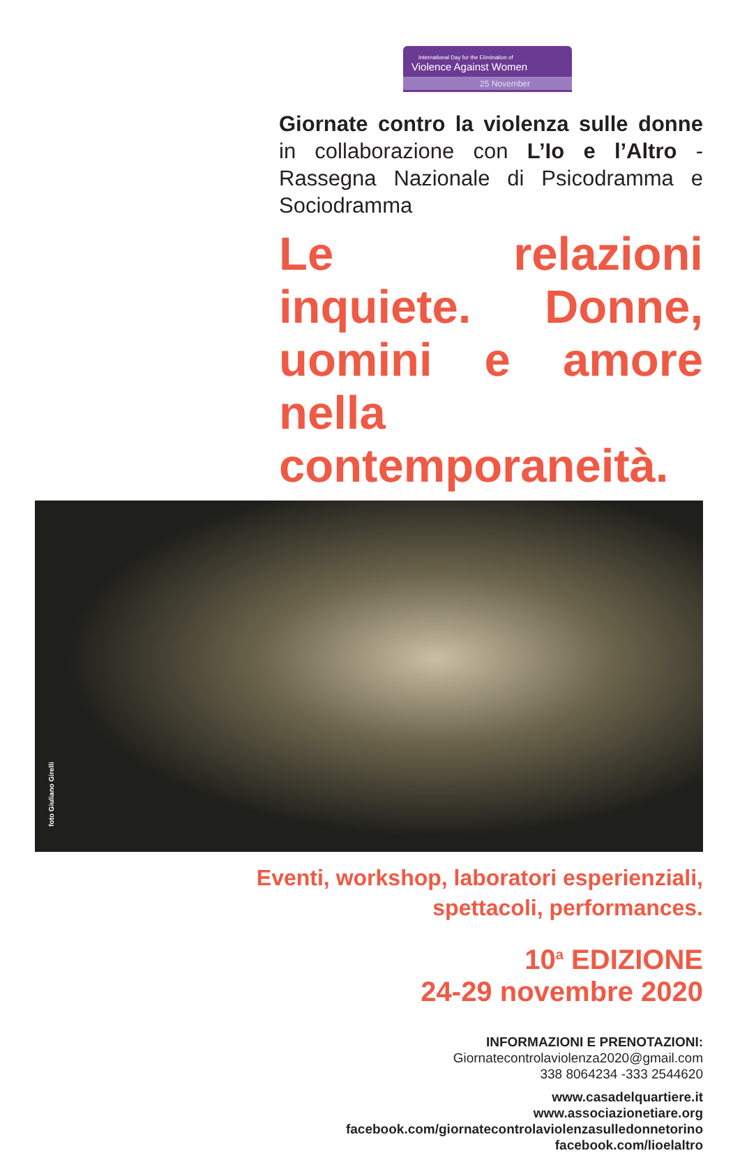International Day for the Elimination of
Violence Against Women
25 November
Giornate contro la violenza sulle donne in collaborazione con L’Io e l’Altro - Rassegna Nazionale di Psicodramma e Sociodramma
Le relazioni inquiete. Donne, uomini e amore nella contemporaneità.
foto Giuliano Girelli
Eventi, workshop, laboratori esperienziali,
spettacoli, performances.
10<sup>a</sup> EDIZIONE
24-29 novembre 2020
INFORMAZIONI E PRENOTAZIONI:
Giornatecontrolaviolenza2020@gmail.com
338 8064234 -333 2544620
www.casadelquartiere.it
www.associazionetiare.org
facebook.com/giornatecontrolaviolenzasulledonnetorino
facebook.com/lioelaltro